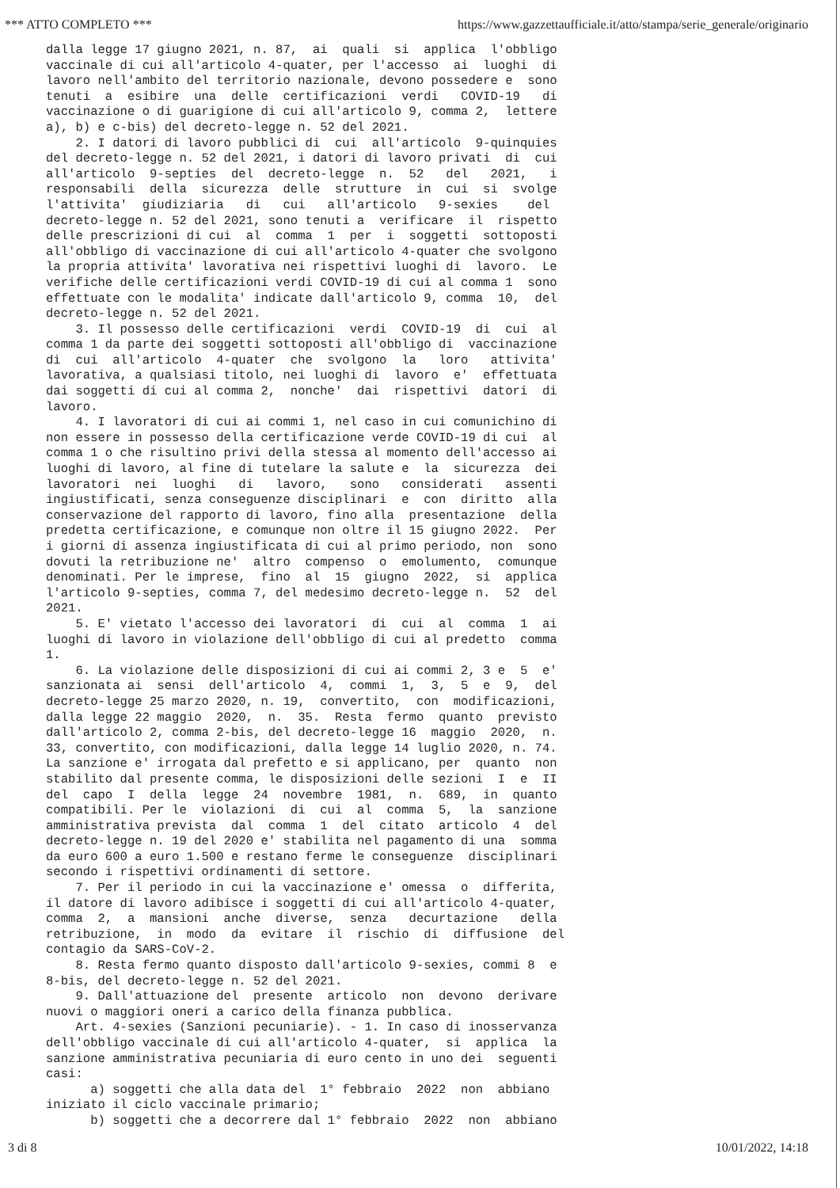*** ATTO COMPLETO *** https://www.gazzettaufficiale.it/atto/stampa/serie_generale/originario
dalla legge 17 giugno 2021, n. 87, ai quali si applica l'obbligo vaccinale di cui all'articolo 4-quater, per l'accesso ai luoghi di lavoro nell'ambito del territorio nazionale, devono possedere e sono tenuti a esibire una delle certificazioni verdi COVID-19 di vaccinazione o di guarigione di cui all'articolo 9, comma 2, lettere a), b) e c-bis) del decreto-legge n. 52 del 2021. 2. I datori di lavoro pubblici di cui all'articolo 9-quinquies del decreto-legge n. 52 del 2021, i datori di lavoro privati di cui all'articolo 9-septies del decreto-legge n. 52 del 2021, i responsabili della sicurezza delle strutture in cui si svolge l'attivita' giudiziaria di cui all'articolo 9-sexies del decreto-legge n. 52 del 2021, sono tenuti a verificare il rispetto delle prescrizioni di cui al comma 1 per i soggetti sottoposti all'obbligo di vaccinazione di cui all'articolo 4-quater che svolgono la propria attivita' lavorativa nei rispettivi luoghi di lavoro. Le verifiche delle certificazioni verdi COVID-19 di cui al comma 1 sono effettuate con le modalita' indicate dall'articolo 9, comma 10, del decreto-legge n. 52 del 2021. 3. Il possesso delle certificazioni verdi COVID-19 di cui al comma 1 da parte dei soggetti sottoposti all'obbligo di vaccinazione di cui all'articolo 4-quater che svolgono la loro attivita' lavorativa, a qualsiasi titolo, nei luoghi di lavoro e' effettuata dai soggetti di cui al comma 2, nonche' dai rispettivi datori di lavoro. 4. I lavoratori di cui ai commi 1, nel caso in cui comunichino di non essere in possesso della certificazione verde COVID-19 di cui al comma 1 o che risultino privi della stessa al momento dell'accesso ai luoghi di lavoro, al fine di tutelare la salute e la sicurezza dei lavoratori nei luoghi di lavoro, sono considerati assenti ingiustificati, senza conseguenze disciplinari e con diritto alla conservazione del rapporto di lavoro, fino alla presentazione della predetta certificazione, e comunque non oltre il 15 giugno 2022. Per i giorni di assenza ingiustificata di cui al primo periodo, non sono dovuti la retribuzione ne' altro compenso o emolumento, comunque denominati. Per le imprese, fino al 15 giugno 2022, si applica l'articolo 9-septies, comma 7, del medesimo decreto-legge n. 52 del 2021. 5. E' vietato l'accesso dei lavoratori di cui al comma 1 ai luoghi di lavoro in violazione dell'obbligo di cui al predetto comma 1. 6. La violazione delle disposizioni di cui ai commi 2, 3 e 5 e' sanzionata ai sensi dell'articolo 4, commi 1, 3, 5 e 9, del decreto-legge 25 marzo 2020, n. 19, convertito, con modificazioni, dalla legge 22 maggio 2020, n. 35. Resta fermo quanto previsto dall'articolo 2, comma 2-bis, del decreto-legge 16 maggio 2020, n. 33, convertito, con modificazioni, dalla legge 14 luglio 2020, n. 74. La sanzione e' irrogata dal prefetto e si applicano, per quanto non stabilito dal presente comma, le disposizioni delle sezioni I e II del capo I della legge 24 novembre 1981, n. 689, in quanto compatibili. Per le violazioni di cui al comma 5, la sanzione amministrativa prevista dal comma 1 del citato articolo 4 del decreto-legge n. 19 del 2020 e' stabilita nel pagamento di una somma da euro 600 a euro 1.500 e restano ferme le conseguenze disciplinari secondo i rispettivi ordinamenti di settore. 7. Per il periodo in cui la vaccinazione e' omessa o differita, il datore di lavoro adibisce i soggetti di cui all'articolo 4-quater, comma 2, a mansioni anche diverse, senza decurtazione della retribuzione, in modo da evitare il rischio di diffusione del contagio da SARS-CoV-2. 8. Resta fermo quanto disposto dall'articolo 9-sexies, commi 8 e 8-bis, del decreto-legge n. 52 del 2021. 9. Dall'attuazione del presente articolo non devono derivare nuovi o maggiori oneri a carico della finanza pubblica. Art. 4-sexies (Sanzioni pecuniarie). - 1. In caso di inosservanza dell'obbligo vaccinale di cui all'articolo 4-quater, si applica la sanzione amministrativa pecuniaria di euro cento in uno dei seguenti casi: a) soggetti che alla data del 1° febbraio 2022 non abbiano iniziato il ciclo vaccinale primario; b) soggetti che a decorrere dal 1° febbraio 2022 non abbiano
3 di 8 10/01/2022, 14:18